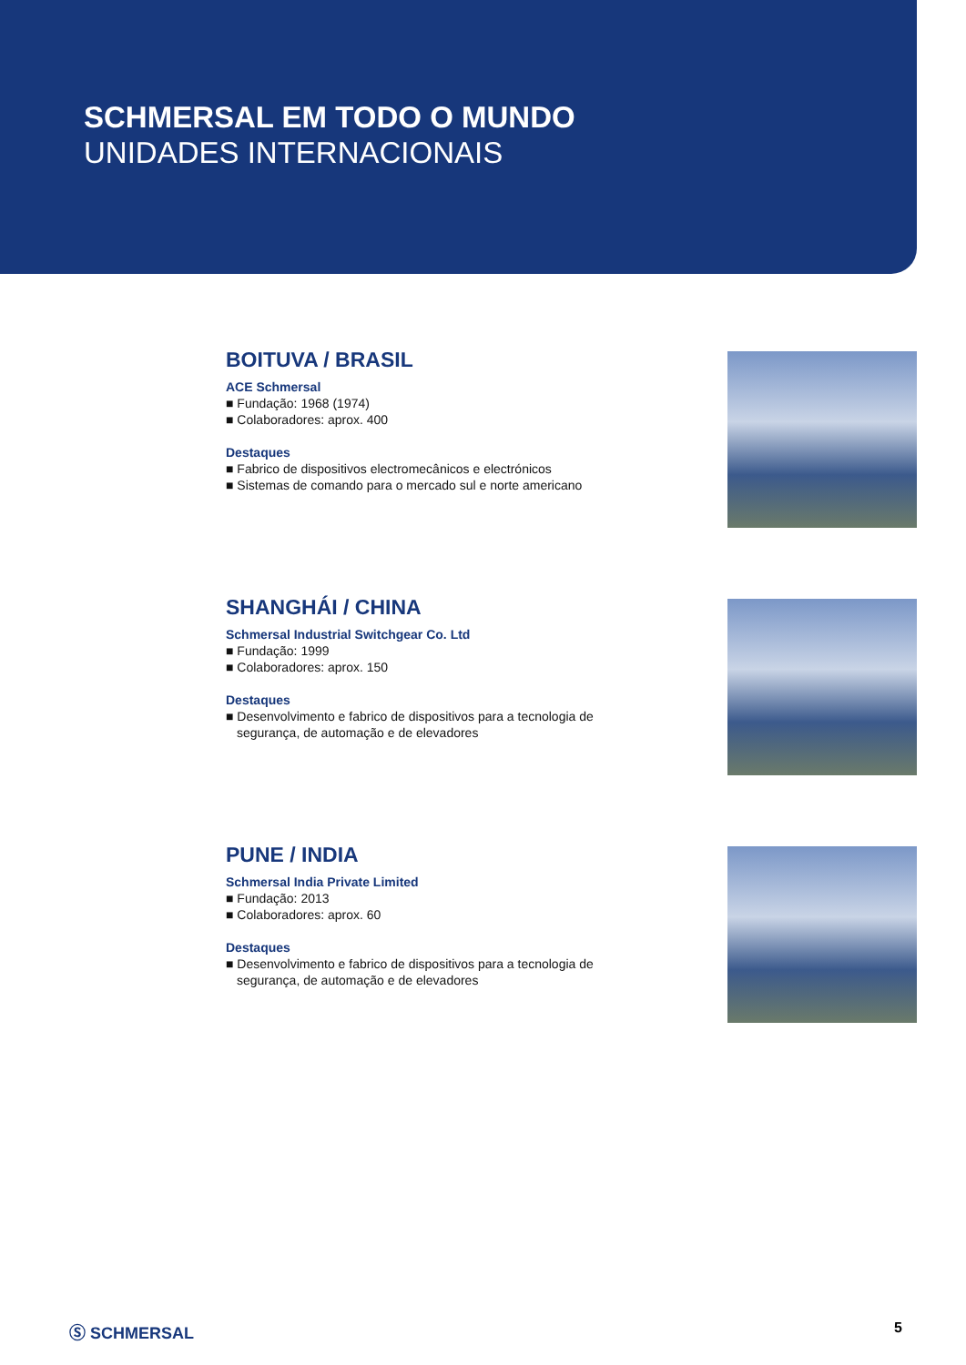SCHMERSAL EM TODO O MUNDO
UNIDADES INTERNACIONAIS
BOITUVA / BRASIL
ACE Schmersal
■ Fundação: 1968 (1974)
■ Colaboradores: aprox. 400
Destaques
■ Fabrico de dispositivos electromecânicos e electrónicos
■ Sistemas de comando para o mercado sul e norte americano
SHANGHÁI / CHINA
Schmersal Industrial Switchgear Co. Ltd
■ Fundação: 1999
■ Colaboradores: aprox. 150
Destaques
■ Desenvolvimento e fabrico de dispositivos para a tecnologia de
segurança, de automação e de elevadores
PUNE / INDIA
Schmersal India Private Limited
■ Fundação: 2013
■ Colaboradores: aprox. 60
Destaques
■ Desenvolvimento e fabrico de dispositivos para a tecnologia de
segurança, de automação e de elevadores
Ⓢ SCHMERSAL 5